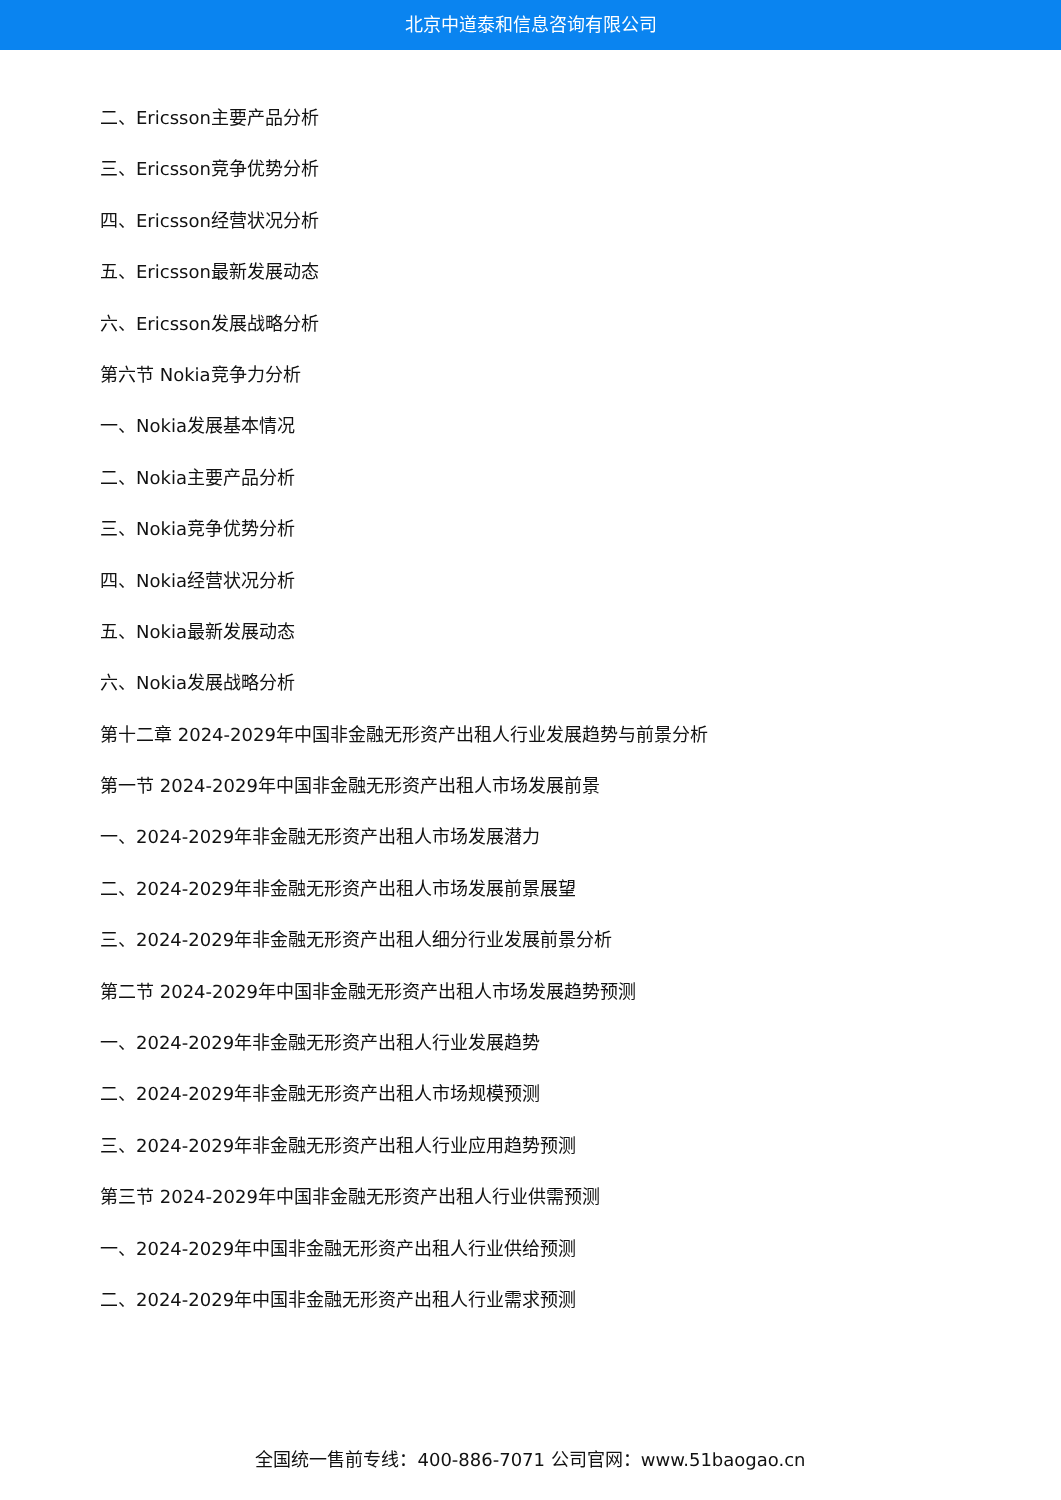北京中道泰和信息咨询有限公司
二、Ericsson主要产品分析
三、Ericsson竞争优势分析
四、Ericsson经营状况分析
五、Ericsson最新发展动态
六、Ericsson发展战略分析
第六节 Nokia竞争力分析
一、Nokia发展基本情况
二、Nokia主要产品分析
三、Nokia竞争优势分析
四、Nokia经营状况分析
五、Nokia最新发展动态
六、Nokia发展战略分析
第十二章 2024-2029年中国非金融无形资产出租人行业发展趋势与前景分析
第一节 2024-2029年中国非金融无形资产出租人市场发展前景
一、2024-2029年非金融无形资产出租人市场发展潜力
二、2024-2029年非金融无形资产出租人市场发展前景展望
三、2024-2029年非金融无形资产出租人细分行业发展前景分析
第二节 2024-2029年中国非金融无形资产出租人市场发展趋势预测
一、2024-2029年非金融无形资产出租人行业发展趋势
二、2024-2029年非金融无形资产出租人市场规模预测
三、2024-2029年非金融无形资产出租人行业应用趋势预测
第三节 2024-2029年中国非金融无形资产出租人行业供需预测
一、2024-2029年中国非金融无形资产出租人行业供给预测
二、2024-2029年中国非金融无形资产出租人行业需求预测
全国统一售前专线：400-886-7071 公司官网：www.51baogao.cn